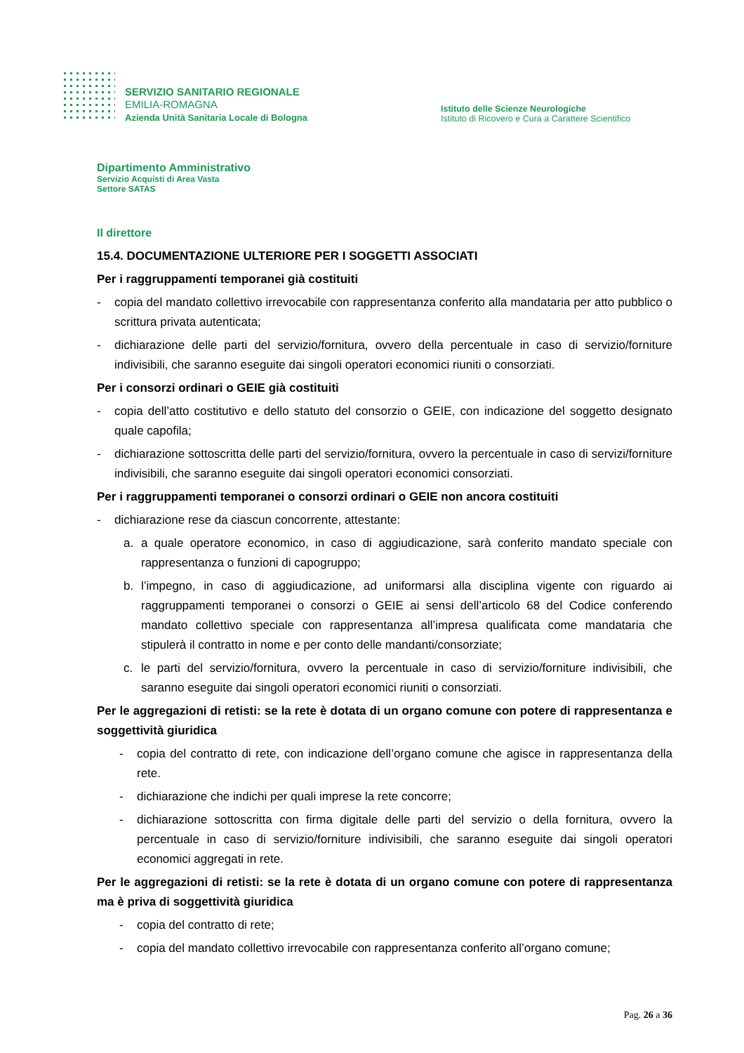SERVIZIO SANITARIO REGIONALE
EMILIA-ROMAGNA
Azienda Unità Sanitaria Locale di Bologna
Istituto delle Scienze Neurologiche
Istituto di Ricovero e Cura a Carattere Scientifico
Dipartimento Amministrativo
Servizio Acquisti di Area Vasta
Settore SATAS
Il direttore
15.4. DOCUMENTAZIONE ULTERIORE PER I SOGGETTI ASSOCIATI
Per i raggruppamenti temporanei già costituiti
- copia del mandato collettivo irrevocabile con rappresentanza conferito alla mandataria per atto pubblico o scrittura privata autenticata;
- dichiarazione delle parti del servizio/fornitura, ovvero della percentuale in caso di servizio/forniture indivisibili, che saranno eseguite dai singoli operatori economici riuniti o consorziati.
Per i consorzi ordinari o GEIE già costituiti
- copia dell’atto costitutivo e dello statuto del consorzio o GEIE, con indicazione del soggetto designato quale capofila;
- dichiarazione sottoscritta delle parti del servizio/fornitura, ovvero la percentuale in caso di servizi/forniture indivisibili, che saranno eseguite dai singoli operatori economici consorziati.
Per i raggruppamenti temporanei o consorzi ordinari o GEIE non ancora costituiti
- dichiarazione rese da ciascun concorrente, attestante:
a. a quale operatore economico, in caso di aggiudicazione, sarà conferito mandato speciale con rappresentanza o funzioni di capogruppo;
b. l’impegno, in caso di aggiudicazione, ad uniformarsi alla disciplina vigente con riguardo ai raggruppamenti temporanei o consorzi o GEIE ai sensi dell’articolo 68 del Codice conferendo mandato collettivo speciale con rappresentanza all’impresa qualificata come mandataria che stipulerà il contratto in nome e per conto delle mandanti/consorziate;
c. le parti del servizio/fornitura, ovvero la percentuale in caso di servizio/forniture indivisibili, che saranno eseguite dai singoli operatori economici riuniti o consorziati.
Per le aggregazioni di retisti: se la rete è dotata di un organo comune con potere di rappresentanza e soggettività giuridica
- copia del contratto di rete, con indicazione dell’organo comune che agisce in rappresentanza della rete.
- dichiarazione che indichi per quali imprese la rete concorre;
- dichiarazione sottoscritta con firma digitale delle parti del servizio o della fornitura, ovvero la percentuale in caso di servizio/forniture indivisibili, che saranno eseguite dai singoli operatori economici aggregati in rete.
Per le aggregazioni di retisti: se la rete è dotata di un organo comune con potere di rappresentanza ma è priva di soggettività giuridica
- copia del contratto di rete;
- copia del mandato collettivo irrevocabile con rappresentanza conferito all’organo comune;
Pag. 26 a 36